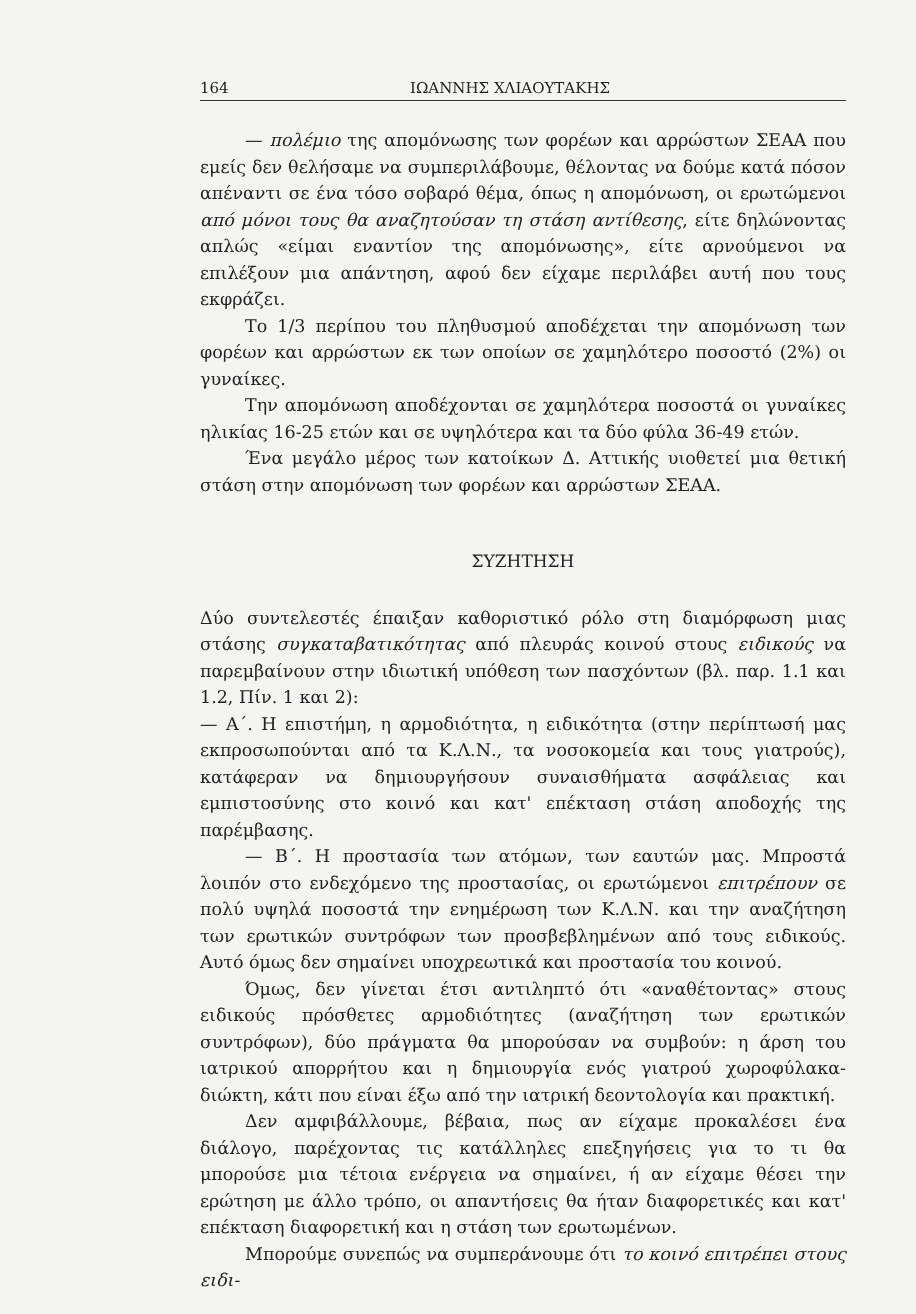164 ΙΩΑΝΝΗΣ ΧΛΙΑΟΥΤΑΚΗΣ
— πολέμιο της απομόνωσης των φορέων και αρρώστων ΣΕΑΑ που εμείς δεν θελήσαμε να συμπεριλάβουμε, θέλοντας να δούμε κατά πόσον απέναντι σε ένα τόσο σοβαρό θέμα, όπως η απομόνωση, οι ερωτώμενοι από μόνοι τους θα αναζητούσαν τη στάση αντίθεσης, είτε δηλώνοντας απλώς «είμαι εναντίον της απομόνωσης», είτε αρνούμενοι να επιλέξουν μια απάντηση, αφού δεν είχαμε περιλάβει αυτή που τους εκφράζει.
Το 1/3 περίπου του πληθυσμού αποδέχεται την απομόνωση των φορέων και αρρώστων εκ των οποίων σε χαμηλότερο ποσοστό (2%) οι γυναίκες.
Την απομόνωση αποδέχονται σε χαμηλότερα ποσοστά οι γυναίκες ηλικίας 16-25 ετών και σε υψηλότερα και τα δύο φύλα 36-49 ετών.
Ένα μεγάλο μέρος των κατοίκων Δ. Αττικής υιοθετεί μια θετική στάση στην απομόνωση των φορέων και αρρώστων ΣΕΑΑ.
ΣΥΖΗΤΗΣΗ
Δύο συντελεστές έπαιξαν καθοριστικό ρόλο στη διαμόρφωση μιας στάσης συγκαταβατικότητας από πλευράς κοινού στους ειδικούς να παρεμβαίνουν στην ιδιωτική υπόθεση των πασχόντων (βλ. παρ. 1.1 και 1.2, Πίν. 1 και 2):
— Α΄. Η επιστήμη, η αρμοδιότητα, η ειδικότητα (στην περίπτωσή μας εκπροσωπούνται από τα Κ.Λ.Ν., τα νοσοκομεία και τους γιατρούς), κατάφεραν να δημιουργήσουν συναισθήματα ασφάλειας και εμπιστοσύνης στο κοινό και κατ' επέκταση στάση αποδοχής της παρέμβασης.
— Β΄. Η προστασία των ατόμων, των εαυτών μας. Μπροστά λοιπόν στο ενδεχόμενο της προστασίας, οι ερωτώμενοι επιτρέπουν σε πολύ υψηλά ποσοστά την ενημέρωση των Κ.Λ.Ν. και την αναζήτηση των ερωτικών συντρόφων των προσβεβλημένων από τους ειδικούς. Αυτό όμως δεν σημαίνει υποχρεωτικά και προστασία του κοινού.
Όμως, δεν γίνεται έτσι αντιληπτό ότι «αναθέτοντας» στους ειδικούς πρόσθετες αρμοδιότητες (αναζήτηση των ερωτικών συντρόφων), δύο πράγματα θα μπορούσαν να συμβούν: η άρση του ιατρικού απορρήτου και η δημιουργία ενός γιατρού χωροφύλακα-διώκτη, κάτι που είναι έξω από την ιατρική δεοντολογία και πρακτική.
Δεν αμφιβάλλουμε, βέβαια, πως αν είχαμε προκαλέσει ένα διάλογο, παρέχοντας τις κατάλληλες επεξηγήσεις για το τι θα μπορούσε μια τέτοια ενέργεια να σημαίνει, ή αν είχαμε θέσει την ερώτηση με άλλο τρόπο, οι απαντήσεις θα ήταν διαφορετικές και κατ' επέκταση διαφορετική και η στάση των ερωτωμένων.
Μπορούμε συνεπώς να συμπεράνουμε ότι το κοινό επιτρέπει στους ειδι-